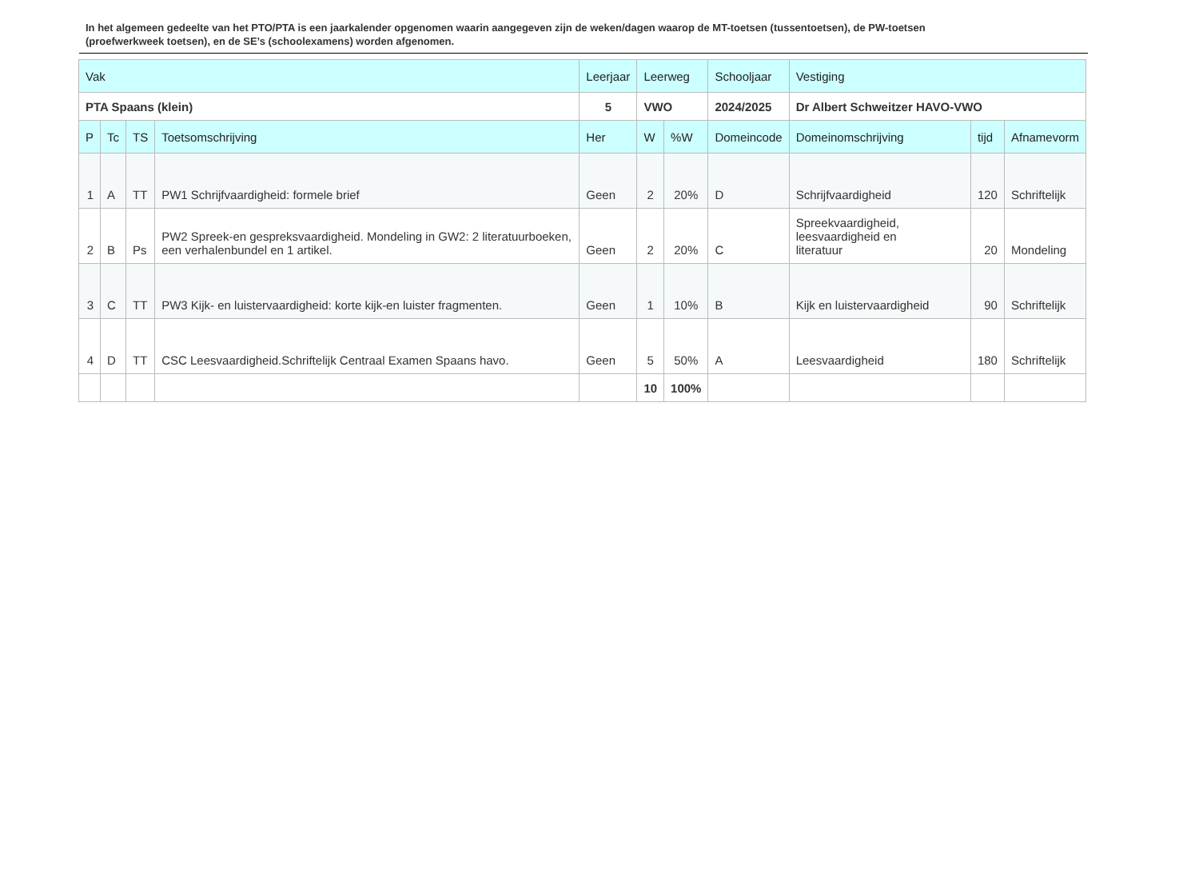In het algemeen gedeelte van het PTO/PTA is een jaarkalender opgenomen waarin aangegeven zijn de weken/dagen waarop de MT-toetsen (tussentoetsen), de PW-toetsen (proefwerkweek toetsen), en de SE’s (schoolexamens) worden afgenomen.
| Vak | | | | Leerjaar | Leerweg | | Schooljaar | Vestiging | | |
| --- | --- | --- | --- | --- | --- | --- | --- | --- | --- | --- |
| PTA Spaans (klein) | | | | 5 | VWO | | 2024/2025 | Dr Albert Schweitzer HAVO-VWO | | |
| P | Tc | TS | Toetsomschrijving | Her | W | %W | Domeincode | Domeinomschrijving | tijd | Afnamevorm |
| 1 | A | TT | PW1 Schrijfvaardigheid: formele brief | Geen | 2 | 20% | D | Schrijfvaardigheid | 120 | Schriftelijk |
| 2 | B | Ps | PW2 Spreek-en gespreksvaardigheid. Mondeling in GW2: 2 literatuurboeken, een verhalenbundel en 1 artikel. | Geen | 2 | 20% | C | Spreekvaardigheid, leesvaardigheid en literatuur | 20 | Mondeling |
| 3 | C | TT | PW3 Kijk- en luistervaardigheid: korte kijk-en luister fragmenten. | Geen | 1 | 10% | B | Kijk en luistervaardigheid | 90 | Schriftelijk |
| 4 | D | TT | CSC Leesvaardigheid.Schriftelijk Centraal Examen Spaans havo. | Geen | 5 | 50% | A | Leesvaardigheid | 180 | Schriftelijk |
| | | | | | 10 | 100% | | | | |